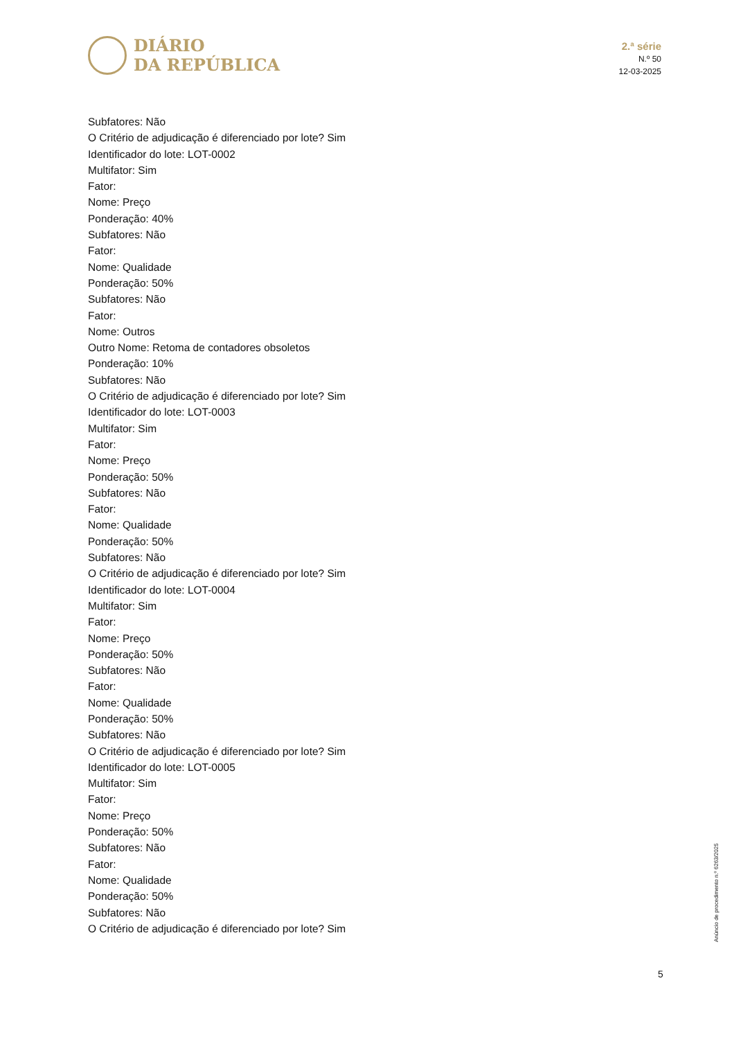DIÁRIO
DA REPÚBLICA
2.ª série
N.º 50
12-03-2025
Subfatores: Não
O Critério de adjudicação é diferenciado por lote? Sim
Identificador do lote: LOT-0002
Multifator: Sim
Fator:
Nome: Preço
Ponderação: 40%
Subfatores: Não
Fator:
Nome: Qualidade
Ponderação: 50%
Subfatores: Não
Fator:
Nome: Outros
Outro Nome: Retoma de contadores obsoletos
Ponderação: 10%
Subfatores: Não
O Critério de adjudicação é diferenciado por lote? Sim
Identificador do lote: LOT-0003
Multifator: Sim
Fator:
Nome: Preço
Ponderação: 50%
Subfatores: Não
Fator:
Nome: Qualidade
Ponderação: 50%
Subfatores: Não
O Critério de adjudicação é diferenciado por lote? Sim
Identificador do lote: LOT-0004
Multifator: Sim
Fator:
Nome: Preço
Ponderação: 50%
Subfatores: Não
Fator:
Nome: Qualidade
Ponderação: 50%
Subfatores: Não
O Critério de adjudicação é diferenciado por lote? Sim
Identificador do lote: LOT-0005
Multifator: Sim
Fator:
Nome: Preço
Ponderação: 50%
Subfatores: Não
Fator:
Nome: Qualidade
Ponderação: 50%
Subfatores: Não
O Critério de adjudicação é diferenciado por lote? Sim
Anúncio de procedimento n.º 6263/2025
5